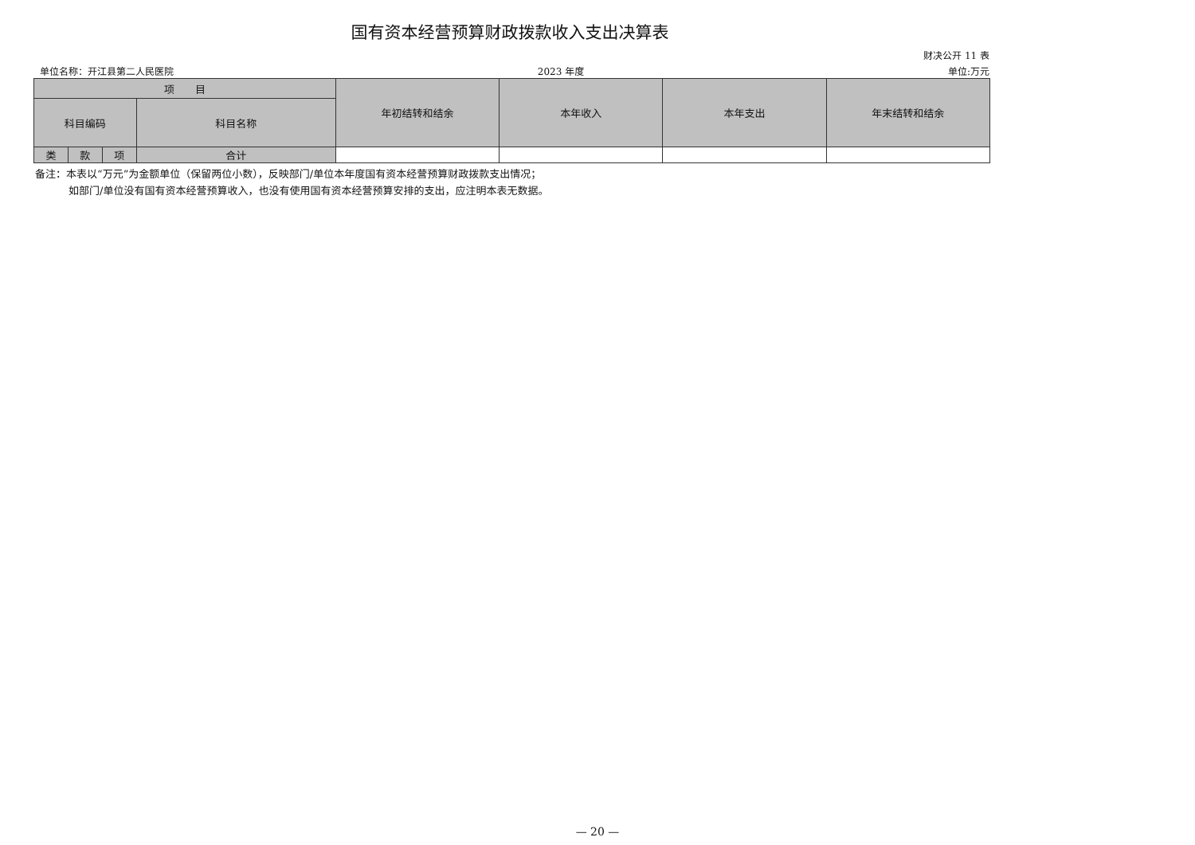国有资本经营预算财政拨款收入支出决算表
财决公开 11 表
单位名称：开江县第二人民医院 2023 年度 单位:万元
| 项 目 | | | | 年初结转和结余 | 本年收入 | 本年支出 | 年末结转和结余 |
| --- | --- | --- | --- | --- | --- | --- | --- |
| 科目编码 | | | 科目名称 | | | | |
| 类 | 款 | 项 | 合计 | | | | |
备注：本表以“万元”为金额单位（保留两位小数），反映部门/单位本年度国有资本经营预算财政拨款支出情况；
如部门/单位没有国有资本经营预算收入，也没有使用国有资本经营预算安排的支出，应注明本表无数据。
— 20 —